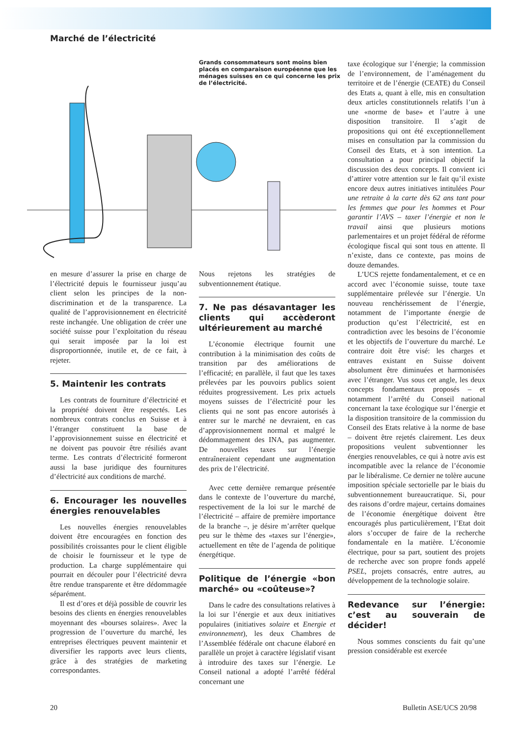Marché de l’électricité
Grands consommateurs sont moins bien placés en comparaison européenne que les ménages suisses en ce qui concerne les prix de l’électricité.
en mesure d’assurer la prise en charge de l’électricité depuis le fournisseur jusqu’au client selon les principes de la non-discrimination et de la transparence. La qualité de l’approvisionnement en électricité reste inchangée. Une obligation de créer une société suisse pour l’exploitation du réseau qui serait imposée par la loi est disproportionnée, inutile et, de ce fait, à rejeter.
5. Maintenir les contrats
Les contrats de fourniture d’électricité et la propriété doivent être respectés. Les nombreux contrats conclus en Suisse et à l’étranger constituent la base de l’approvisionnement suisse en électricité et ne doivent pas pouvoir être résiliés avant terme. Les contrats d’électricité formeront aussi la base juridique des fournitures d’électricité aux conditions de marché.
6. Encourager les nouvelles énergies renouvelables
Les nouvelles énergies renouvelables doivent être encouragées en fonction des possibilités croissantes pour le client éligible de choisir le fournisseur et le type de production. La charge supplémentaire qui pourrait en découler pour l’électricité devra être rendue transparente et être dédommagée séparément.
Il est d’ores et déjà possible de couvrir les besoins des clients en énergies renouvelables moyennant des «bourses solaires». Avec la progression de l’ouverture du marché, les entreprises électriques peuvent maintenir et diversifier les rapports avec leurs clients, grâce à des stratégies de marketing correspondantes.
Nous rejetons les stratégies de subventionnement étatique.
7. Ne pas désavantager les clients qui accèderont ultérieurement au marché
L’économie électrique fournit une contribution à la minimisation des coûts de transition par des améliorations de l’efficacité; en parallèle, il faut que les taxes prélevées par les pouvoirs publics soient réduites progressivement. Les prix actuels moyens suisses de l’électricité pour les clients qui ne sont pas encore autorisés à entrer sur le marché ne devraient, en cas d’approvisionnement normal et malgré le dédommagement des INA, pas augmenter. De nouvelles taxes sur l’énergie entraîneraient cependant une augmentation des prix de l’électricité.
Avec cette dernière remarque présentée dans le contexte de l’ouverture du marché, respectivement de la loi sur le marché de l’électricité – affaire de première importance de la branche –, je désire m’arrêter quelque peu sur le thème des «taxes sur l’énergie», actuellement en tête de l’agenda de politique énergétique.
Politique de l’énergie «bon marché» ou «coûteuse»?
Dans le cadre des consultations relatives à la loi sur l’énergie et aux deux initiatives populaires (initiatives solaire et Energie et environnement), les deux Chambres de l’Assemblée fédérale ont chacune élaboré en parallèle un projet à caractère législatif visant à introduire des taxes sur l’énergie. Le Conseil national a adopté l’arrêté fédéral concernant une
taxe écologique sur l’énergie; la commission de l’environnement, de l’aménagement du territoire et de l’énergie (CEATE) du Conseil des Etats a, quant à elle, mis en consultation deux articles constitutionnels relatifs l’un à une «norme de base» et l’autre à une disposition transitoire. Il s’agit de propositions qui ont été exceptionnellement mises en consultation par la commission du Conseil des Etats, et à son intention. La consultation a pour principal objectif la discussion des deux concepts. Il convient ici d’attirer votre attention sur le fait qu’il existe encore deux autres initiatives intitulées Pour une retraite à la carte dès 62 ans tant pour les femmes que pour les hommes et Pour garantir l’AVS – taxer l’énergie et non le travail ainsi que plusieurs motions parlementaires et un projet fédéral de réforme écologique fiscal qui sont tous en attente. Il n’existe, dans ce contexte, pas moins de douze demandes.
L’UCS rejette fondamentalement, et ce en accord avec l’économie suisse, toute taxe supplémentaire prélevée sur l’énergie. Un nouveau renchérissement de l’énergie, notamment de l’importante énergie de production qu’est l’électricité, est en contradiction avec les besoins de l’économie et les objectifs de l’ouverture du marché. Le contraire doit être visé: les charges et entraves existant en Suisse doivent absolument être diminuées et harmonisées avec l’étranger. Vus sous cet angle, les deux concepts fondamentaux proposés – et notamment l’arrêté du Conseil national concernant la taxe écologique sur l’énergie et la disposition transitoire de la commission du Conseil des Etats relative à la norme de base – doivent être rejetés clairement. Les deux propositions veulent subventionner les énergies renouvelables, ce qui à notre avis est incompatible avec la relance de l’économie par le libéralisme. Ce dernier ne tolère aucune imposition spéciale sectorielle par le biais du subventionnement bureaucratique. Si, pour des raisons d’ordre majeur, certains domaines de l’économie énergétique doivent être encouragés plus particulièrement, l’Etat doit alors s’occuper de faire de la recherche fondamentale en la matière. L’économie électrique, pour sa part, soutient des projets de recherche avec son propre fonds appelé PSEL, projets consacrés, entre autres, au développement de la technologie solaire.
Redevance sur l’énergie: c’est au souverain de décider!
Nous sommes conscients du fait qu’une pression considérable est exercée
20 Bulletin ASE/UCS 20/98